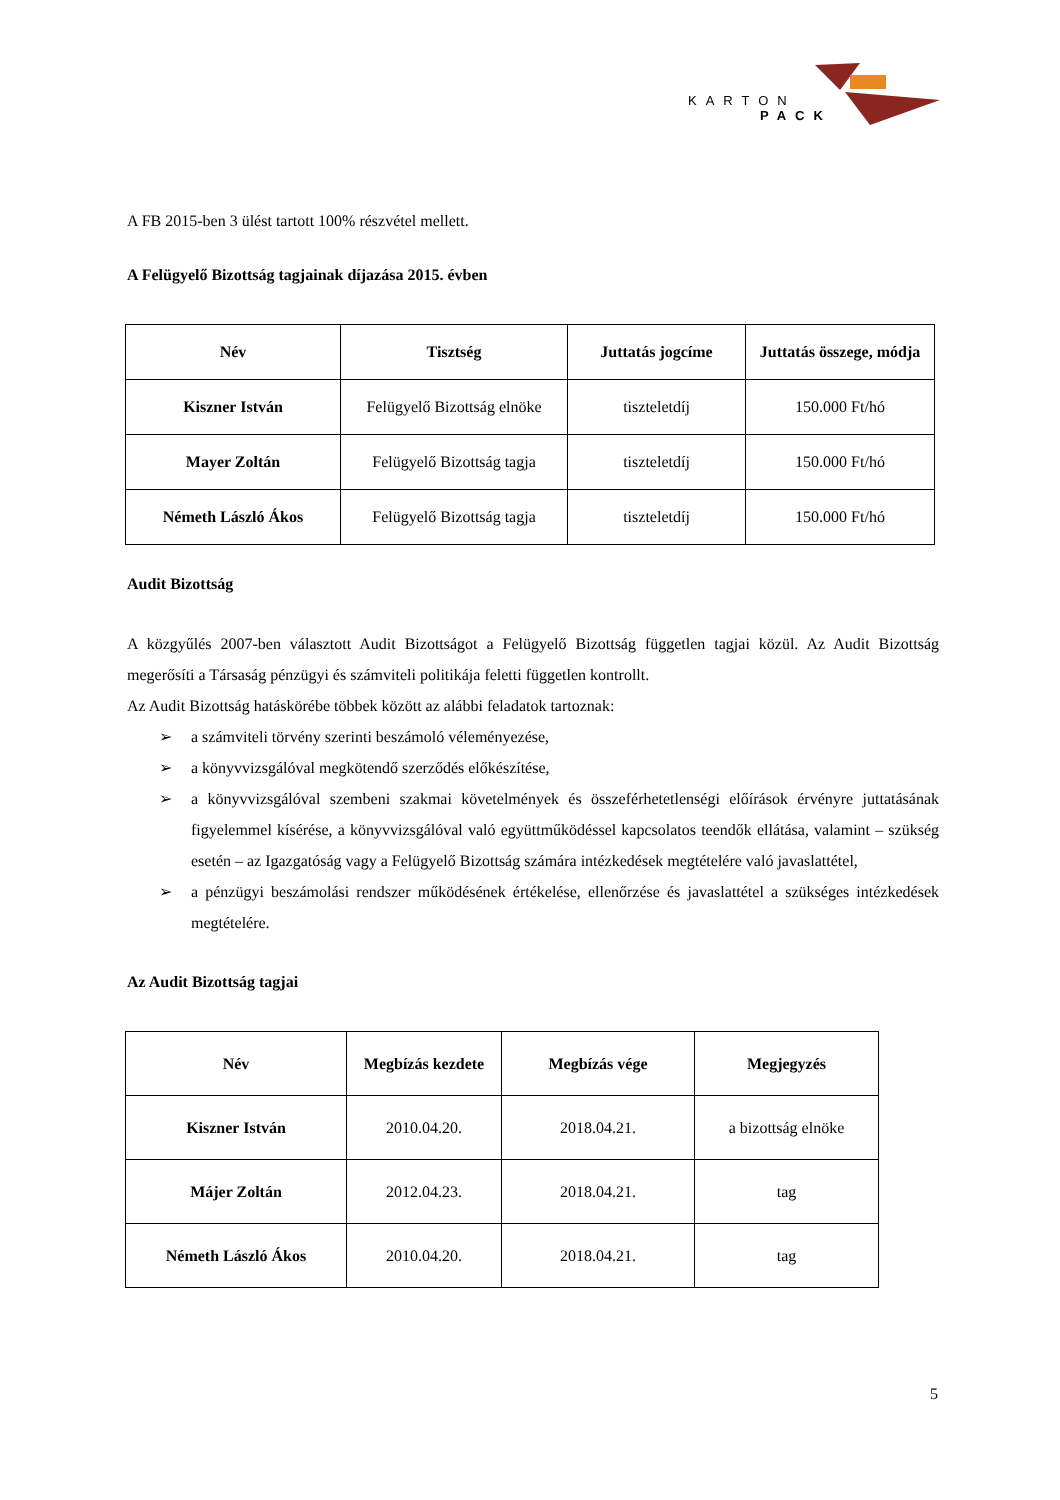KARTON
PACK
A FB 2015-ben 3 ülést tartott 100% részvétel mellett.
A Felügyelő Bizottság tagjainak díjazása 2015. évben
| Név | Tisztség | Juttatás jogcíme | Juttatás összege, módja |
| --- | --- | --- | --- |
| Kiszner István | Felügyelő Bizottság elnöke | tiszteletdíj | 150.000 Ft/hó |
| Mayer Zoltán | Felügyelő Bizottság tagja | tiszteletdíj | 150.000 Ft/hó |
| Németh László Ákos | Felügyelő Bizottság tagja | tiszteletdíj | 150.000 Ft/hó |
Audit Bizottság
A közgyűlés 2007-ben választott Audit Bizottságot a Felügyelő Bizottság független tagjai közül. Az Audit Bizottság megerősíti a Társaság pénzügyi és számviteli politikája feletti független kontrollt.
Az Audit Bizottság hatáskörébe többek között az alábbi feladatok tartoznak:
➢ a számviteli törvény szerinti beszámoló véleményezése,
➢ a könyvvizsgálóval megkötendő szerződés előkészítése,
➢ a könyvvizsgálóval szembeni szakmai követelmények és összeférhetetlenségi előírások érvényre juttatásának figyelemmel kísérése, a könyvvizsgálóval való együttműködéssel kapcsolatos teendők ellátása, valamint – szükség esetén – az Igazgatóság vagy a Felügyelő Bizottság számára intézkedések megtételére való javaslattétel,
➢ a pénzügyi beszámolási rendszer működésének értékelése, ellenőrzése és javaslattétel a szükséges intézkedések megtételére.
Az Audit Bizottság tagjai
| Név | Megbízás kezdete | Megbízás vége | Megjegyzés |
| --- | --- | --- | --- |
| Kiszner István | 2010.04.20. | 2018.04.21. | a bizottság elnöke |
| Májer Zoltán | 2012.04.23. | 2018.04.21. | tag |
| Németh László Ákos | 2010.04.20. | 2018.04.21. | tag |
5